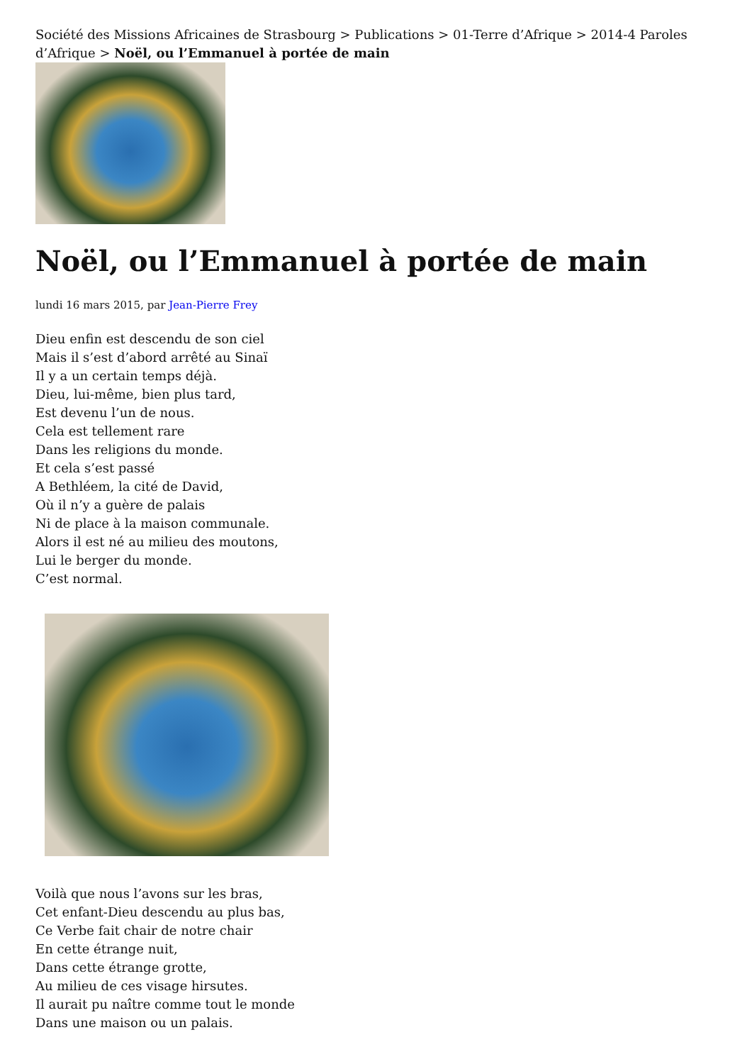Société des Missions Africaines de Strasbourg > Publications > 01-Terre d’Afrique > 2014-4 Paroles d’Afrique > Noël, ou l’Emmanuel à portée de main
Noël, ou l’Emmanuel à portée de main
lundi 16 mars 2015, par Jean-Pierre Frey
Dieu enfin est descendu de son ciel
Mais il s’est d’abord arrêté au Sinaï
Il y a un certain temps déjà.
Dieu, lui-même, bien plus tard,
Est devenu l’un de nous.
Cela est tellement rare
Dans les religions du monde.
Et cela s’est passé
A Bethléem, la cité de David,
Où il n’y a guère de palais
Ni de place à la maison communale.
Alors il est né au milieu des moutons,
Lui le berger du monde.
C’est normal.
Voilà que nous l’avons sur les bras,
Cet enfant-Dieu descendu au plus bas,
Ce Verbe fait chair de notre chair
En cette étrange nuit,
Dans cette étrange grotte,
Au milieu de ces visage hirsutes.
Il aurait pu naître comme tout le monde
Dans une maison ou un palais.